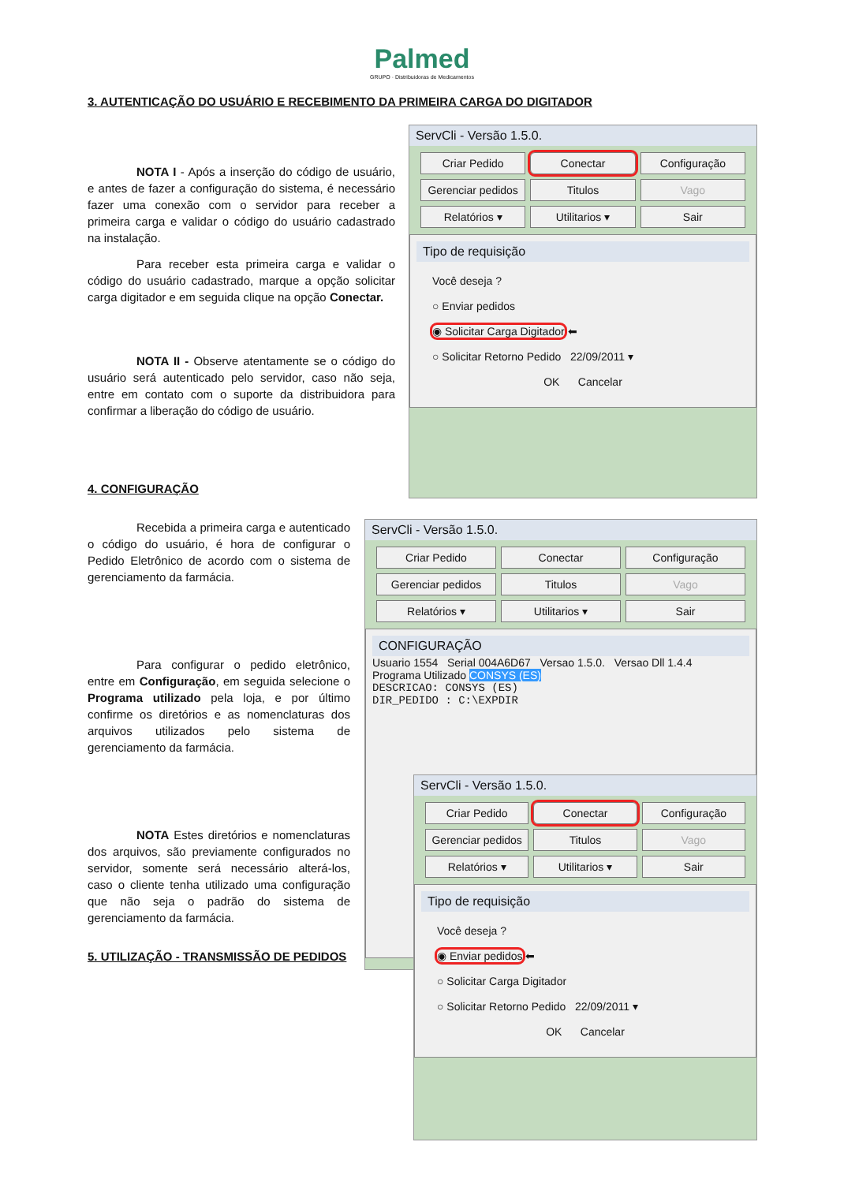Palmed
GRUPO · Distribuidoras de Medicamentos
3. AUTENTICAÇÃO DO USUÁRIO E RECEBIMENTO DA PRIMEIRA CARGA DO DIGITADOR
NOTA I - Após a inserção do código de usuário, e antes de fazer a configuração do sistema, é necessário fazer uma conexão com o servidor para receber a primeira carga e validar o código do usuário cadastrado na instalação.
Para receber esta primeira carga e validar o código do usuário cadastrado, marque a opção solicitar carga digitador e em seguida clique na opção Conectar.
NOTA II - Observe atentamente se o código do usuário será autenticado pelo servidor, caso não seja, entre em contato com o suporte da distribuidora para confirmar a liberação do código de usuário.
ServCli - Versão 1.5.0.
Criar Pedido Conectar Configuração Gerenciar pedidos Titulos Vago Relatórios ▾ Utilitarios ▾ Sair
Tipo de requisição
Você deseja ?
○ Enviar pedidos
◉ Solicitar Carga Digitador ⬅
○ Solicitar Retorno Pedido 22/09/2011 ▾
OK Cancelar
4. CONFIGURAÇÃO
Recebida a primeira carga e autenticado o código do usuário, é hora de configurar o Pedido Eletrônico de acordo com o sistema de gerenciamento da farmácia.
Para configurar o pedido eletrônico, entre em Configuração, em seguida selecione o Programa utilizado pela loja, e por último confirme os diretórios e as nomenclaturas dos arquivos utilizados pelo sistema de gerenciamento da farmácia.
NOTA Estes diretórios e nomenclaturas dos arquivos, são previamente configurados no servidor, somente será necessário alterá-los, caso o cliente tenha utilizado uma configuração que não seja o padrão do sistema de gerenciamento da farmácia.
5. UTILIZAÇÃO - TRANSMISSÃO DE PEDIDOS
ServCli - Versão 1.5.0.
Criar Pedido Conectar Configuração Gerenciar pedidos Titulos Vago Relatórios ▾ Utilitarios ▾ Sair
CONFIGURAÇÃO
Usuario 1554 Serial 004A6D67 Versao 1.5.0. Versao Dll 1.4.4
Programa Utilizado CONSYS (ES)
DESCRICAO: CONSYS (ES)
DIR_PEDIDO : C:\EXPDIR
ServCli - Versão 1.5.0.
Criar Pedido Conectar Configuração Gerenciar pedidos Titulos Vago Relatórios ▾ Utilitarios ▾ Sair
Tipo de requisição
Você deseja ?
◉ Enviar pedidos ⬅
○ Solicitar Carga Digitador
○ Solicitar Retorno Pedido 22/09/2011 ▾
OK Cancelar